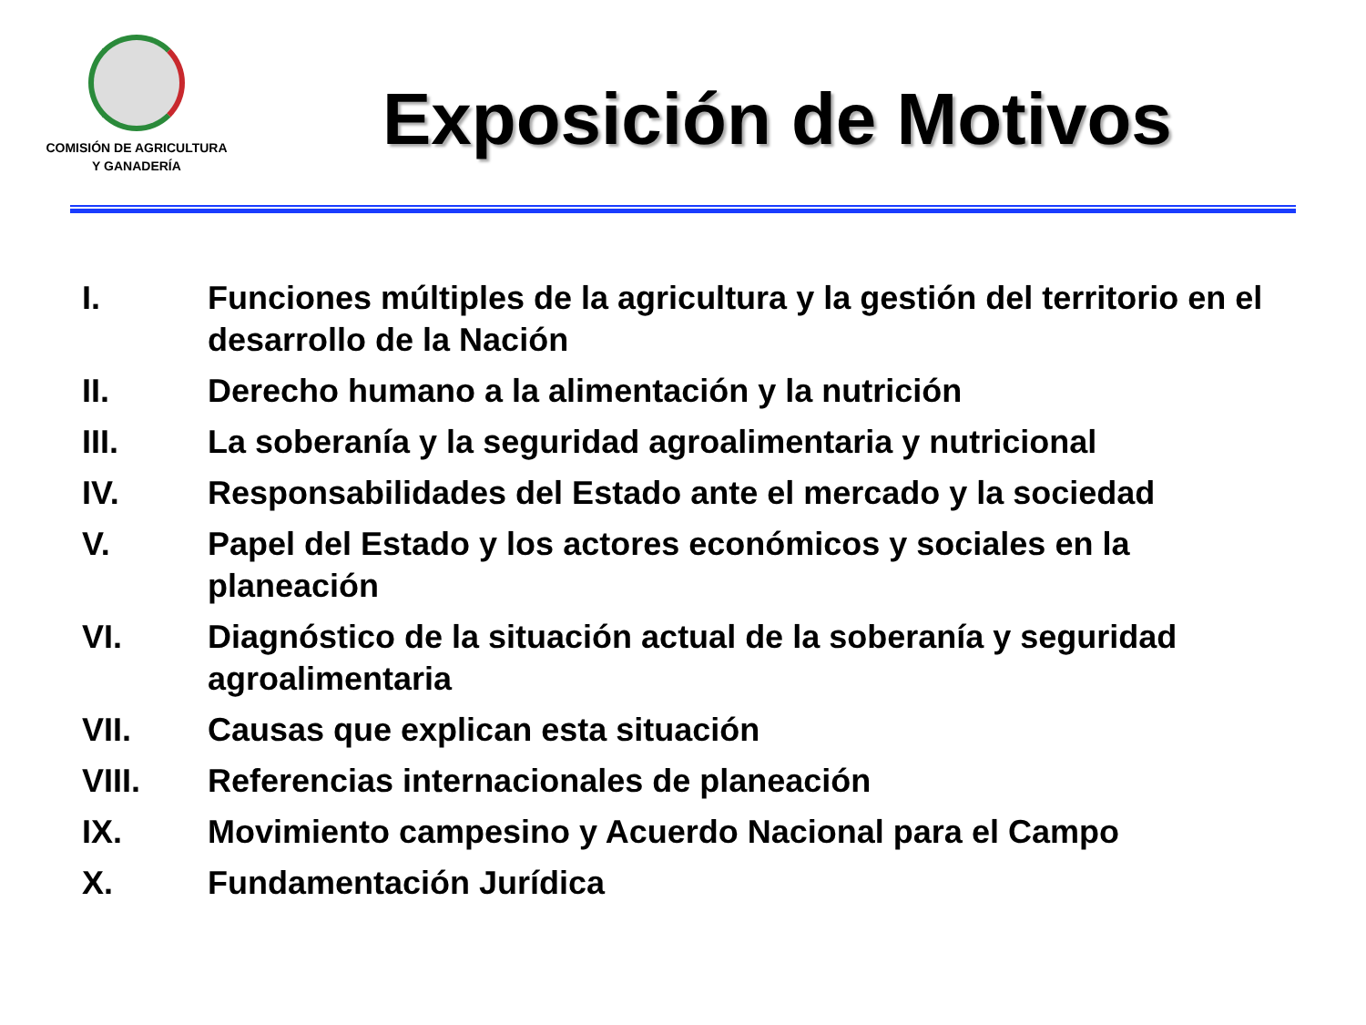COMISIÓN DE AGRICULTURA
Y GANADERÍA
Exposición de Motivos
I. Funciones múltiples de la agricultura y la gestión del territorio en el desarrollo de la Nación
II. Derecho humano a la alimentación y la nutrición
III. La soberanía y la seguridad agroalimentaria y nutricional
IV. Responsabilidades del Estado ante el mercado y la sociedad
V. Papel del Estado y los actores económicos y sociales en la planeación
VI. Diagnóstico de la situación actual de la soberanía y seguridad agroalimentaria
VII. Causas que explican esta situación
VIII. Referencias internacionales de planeación
IX. Movimiento campesino y Acuerdo Nacional para el Campo
X. Fundamentación Jurídica